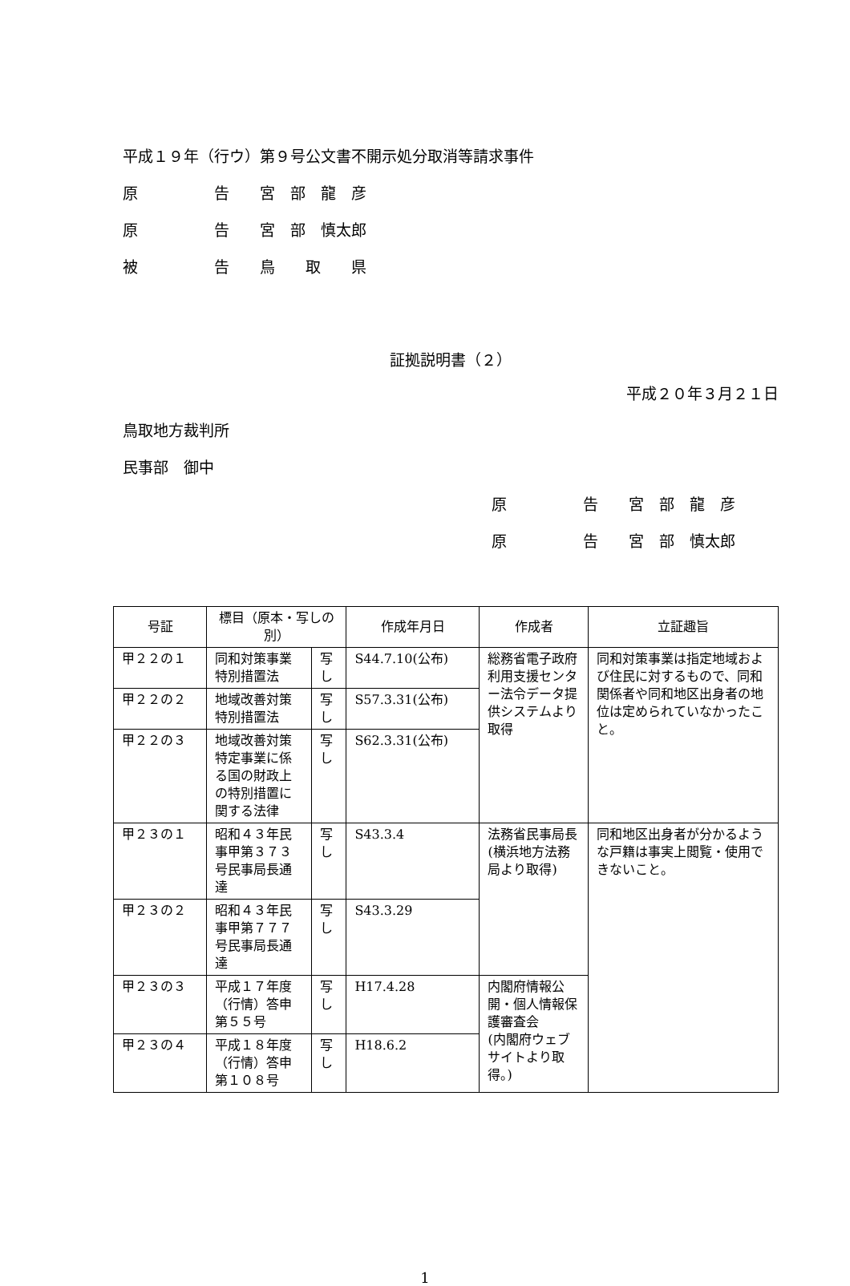平成１９年（行ウ）第９号公文書不開示処分取消等請求事件
原　　　　　告　　宮　部　龍　彦
原　　　　　告　　宮　部　慎太郎
被　　　　　告　　鳥　　取　　県
証拠説明書（２）
平成２０年３月２１日
鳥取地方裁判所
民事部　御中
原　　　　　告　　宮　部　龍　彦
原　　　　　告　　宮　部　慎太郎
| 号証 | 標目（原本・写しの別） | | 作成年月日 | 作成者 | 立証趣旨 |
| --- | --- | --- | --- | --- | --- |
| 甲２２の１ | 同和対策事業特別措置法 | 写し | S44.7.10(公布) | 総務省電子政府利用支援センター法令データ提供システムより取得 | 同和対策事業は指定地域および住民に対するもので、同和関係者や同和地区出身者の地位は定められていなかったこと。 |
| 甲２２の２ | 地域改善対策特別措置法 | 写し | S57.3.31(公布) | | |
| 甲２２の３ | 地域改善対策特定事業に係る国の財政上の特別措置に関する法律 | 写し | S62.3.31(公布) | | |
| 甲２３の１ | 昭和４３年民事甲第３７３号民事局長通達 | 写し | S43.3.4 | 法務省民事局長 (横浜地方法務局より取得) | 同和地区出身者が分かるような戸籍は事実上閲覧・使用できないこと。 |
| 甲２３の２ | 昭和４３年民事甲第７７７号民事局長通達 | 写し | S43.3.29 | | |
| 甲２３の３ | 平成１７年度（行情）答申第５５号 | 写し | H17.4.28 | 内閣府情報公開・個人情報保護審査会 (内閣府ウェブサイトより取得。) | |
| 甲２３の４ | 平成１８年度（行情）答申第１０８号 | 写し | H18.6.2 | | |
1